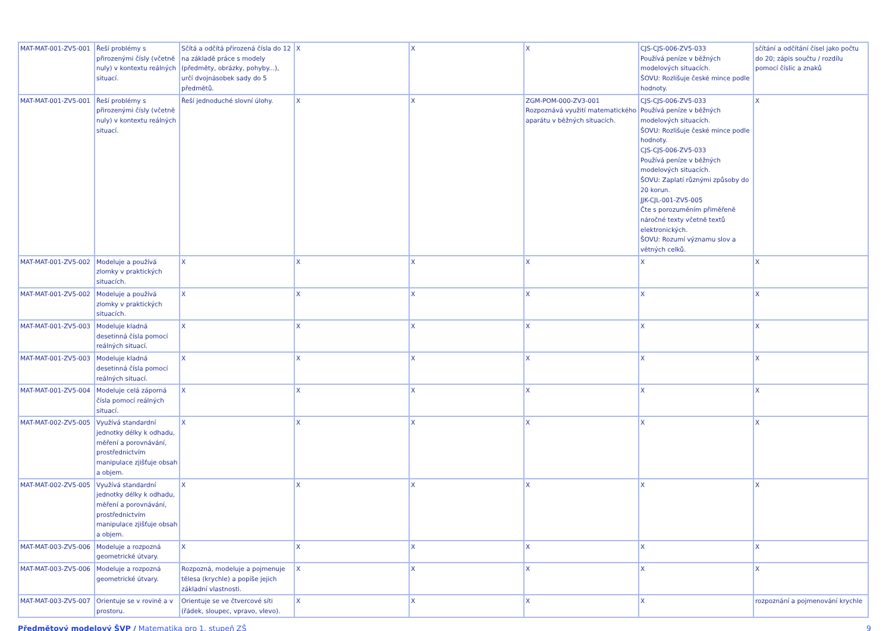| MAT-MAT-001-ZV5-001 | Řeší problémy s přirozenými čísly (včetně nuly) v kontextu reálných situací. | Sčítá a odčítá přirozená čísla do 12 na základě práce s modely (předměty, obrázky, pohyby...), určí dvojnásobek sady do 5 předmětů. | X | X | X | CJS-CJS-006-ZV5-033 Používá peníze v běžných modelových situacích. ŠOVU: Rozlišuje české mince podle hodnoty. | sčítání a odčítání čísel jako počtu do 20; zápis součtu / rozdílu pomocí číslic a znaků |
| MAT-MAT-001-ZV5-001 | Řeší problémy s přirozenými čísly (včetně nuly) v kontextu reálných situací. | Řeší jednoduché slovní úlohy. | X | X | ZGM-POM-000-ZV3-001 Rozpoznává využití matematického aparátu v běžných situacích. | CJS-CJS-006-ZV5-033 Používá peníze v běžných modelových situacích. ŠOVU: Rozlišuje české mince podle hodnoty. CJS-CJS-006-ZV5-033 Používá peníze v běžných modelových situacích. ŠOVU: Zaplatí různými způsoby do 20 korun. JJK-CJL-001-ZV5-005 Čte s porozuměním přiměřeně náročné texty včetně textů elektronických. ŠOVU: Rozumí významu slov a větných celků. | X |
| MAT-MAT-001-ZV5-002 | Modeluje a používá zlomky v praktických situacích. | X | X | X | X | X | X |
| MAT-MAT-001-ZV5-002 | Modeluje a používá zlomky v praktických situacích. | X | X | X | X | X | X |
| MAT-MAT-001-ZV5-003 | Modeluje kladná desetinná čísla pomocí reálných situací. | X | X | X | X | X | X |
| MAT-MAT-001-ZV5-003 | Modeluje kladná desetinná čísla pomocí reálných situací. | X | X | X | X | X | X |
| MAT-MAT-001-ZV5-004 | Modeluje celá záporná čísla pomocí reálných situací. | X | X | X | X | X | X |
| MAT-MAT-002-ZV5-005 | Využívá standardní jednotky délky k odhadu, měření a porovnávání, prostřednictvím manipulace zjišťuje obsah a objem. | X | X | X | X | X | X |
| MAT-MAT-002-ZV5-005 | Využívá standardní jednotky délky k odhadu, měření a porovnávání, prostřednictvím manipulace zjišťuje obsah a objem. | X | X | X | X | X | X |
| MAT-MAT-003-ZV5-006 | Modeluje a rozpozná geometrické útvary. | X | X | X | X | X | X |
| MAT-MAT-003-ZV5-006 | Modeluje a rozpozná geometrické útvary. | Rozpozná, modeluje a pojmenuje tělesa (krychle) a popíše jejich základní vlastnosti. | X | X | X | X | X |
| MAT-MAT-003-ZV5-007 | Orientuje se v rovině a v prostoru. | Orientuje se ve čtvercové síti (řádek, sloupec, vpravo, vlevo). | X | X | X | X | rozpoznání a pojmenování krychle |
Předmětový modelový ŠVP / Matematika pro 1. stupeň ZŠ 9